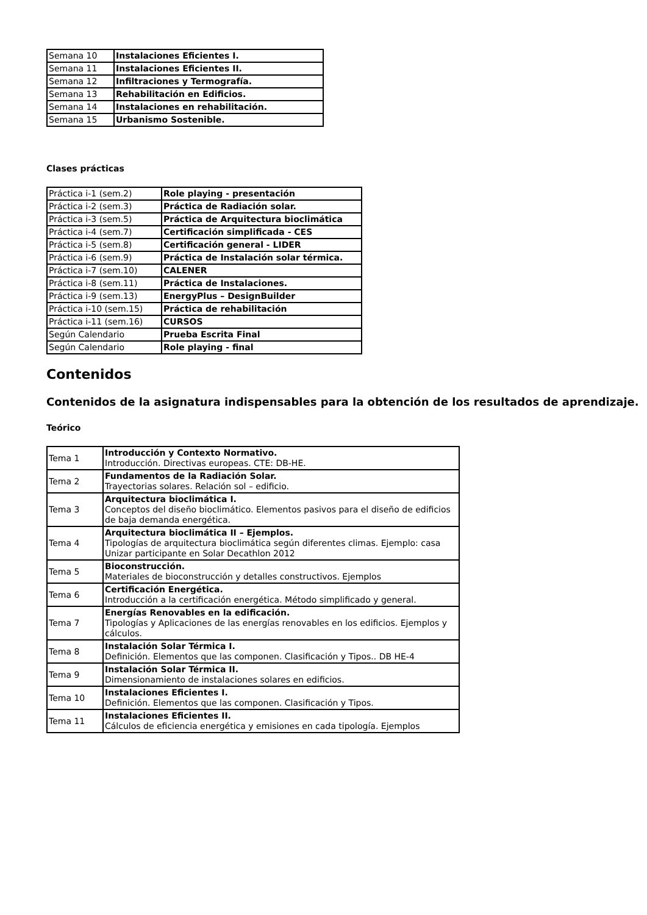| Semana 10 | Instalaciones Eficientes I. |
| Semana 11 | Instalaciones Eficientes II. |
| Semana 12 | Infiltraciones y Termografía. |
| Semana 13 | Rehabilitación en Edificios. |
| Semana 14 | Instalaciones en rehabilitación. |
| Semana 15 | Urbanismo Sostenible. |
Clases prácticas
| Práctica i-1 (sem.2) | Role playing - presentación |
| Práctica i-2 (sem.3) | Práctica de Radiación solar. |
| Práctica i-3 (sem.5) | Práctica de Arquitectura bioclimática |
| Práctica i-4 (sem.7) | Certificación simplificada - CES |
| Práctica i-5 (sem.8) | Certificación general - LIDER |
| Práctica i-6 (sem.9) | Práctica de Instalación solar térmica. |
| Práctica i-7 (sem.10) | CALENER |
| Práctica i-8 (sem.11) | Práctica de Instalaciones. |
| Práctica i-9 (sem.13) | EnergyPlus – DesignBuilder |
| Práctica i-10 (sem.15) | Práctica de rehabilitación |
| Práctica i-11 (sem.16) | CURSOS |
| Según Calendario | Prueba Escrita Final |
| Según Calendario | Role playing - final |
Contenidos
Contenidos de la asignatura indispensables para la obtención de los resultados de aprendizaje.
Teórico
| Tema 1 | Introducción y Contexto Normativo. Introducción. Directivas europeas. CTE: DB-HE. |
| Tema 2 | Fundamentos de la Radiación Solar. Trayectorias solares. Relación sol – edificio. |
| Tema 3 | Arquitectura bioclimática I. Conceptos del diseño bioclimático. Elementos pasivos para el diseño de edificios de baja demanda energética. |
| Tema 4 | Arquitectura bioclimática II – Ejemplos. Tipologías de arquitectura bioclimática según diferentes climas. Ejemplo: casa Unizar participante en Solar Decathlon 2012 |
| Tema 5 | Bioconstrucción. Materiales de bioconstrucción y detalles constructivos. Ejemplos |
| Tema 6 | Certificación Energética. Introducción a la certificación energética. Método simplificado y general. |
| Tema 7 | Energías Renovables en la edificación. Tipologías y Aplicaciones de las energías renovables en los edificios. Ejemplos y cálculos. |
| Tema 8 | Instalación Solar Térmica I. Definición. Elementos que las componen. Clasificación y Tipos.. DB HE-4 |
| Tema 9 | Instalación Solar Térmica II. Dimensionamiento de instalaciones solares en edificios. |
| Tema 10 | Instalaciones Eficientes I. Definición. Elementos que las componen. Clasificación y Tipos. |
| Tema 11 | Instalaciones Eficientes II. Cálculos de eficiencia energética y emisiones en cada tipología. Ejemplos |